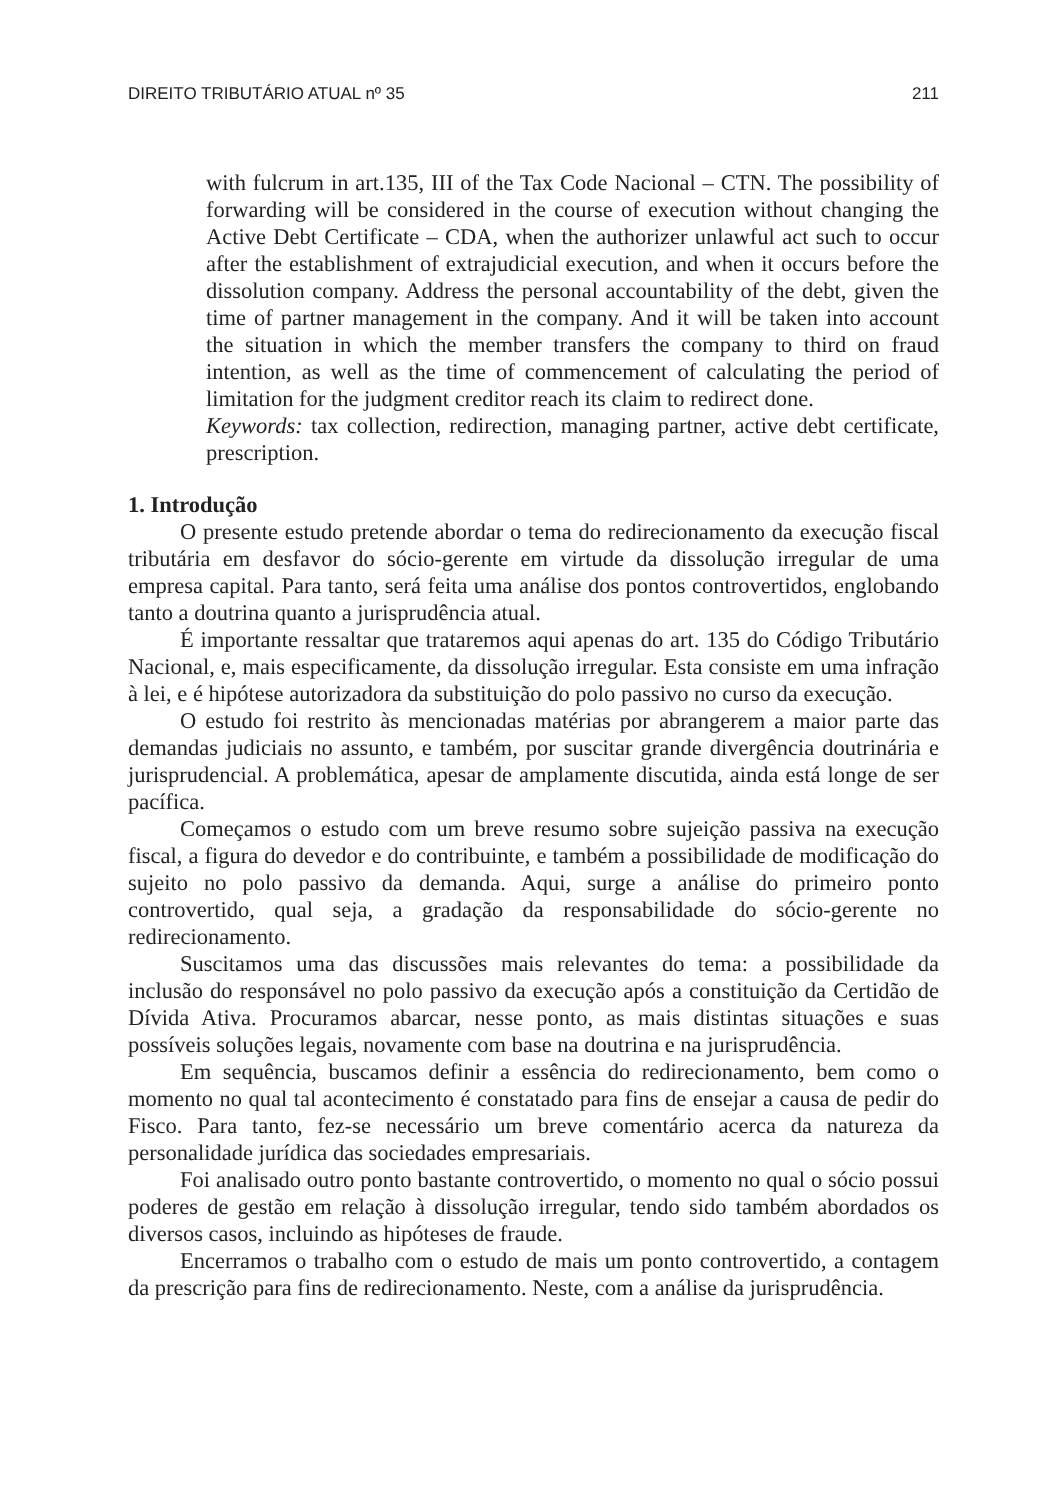DIREITO TRIBUTÁRIO ATUAL nº 35 211
with fulcrum in art.135, III of the Tax Code Nacional – CTN. The possibility of forwarding will be considered in the course of execution without changing the Active Debt Certificate – CDA, when the authorizer unlawful act such to occur after the establishment of extrajudicial execution, and when it occurs before the dissolution company. Address the personal accountability of the debt, given the time of partner management in the company. And it will be taken into account the situation in which the member transfers the company to third on fraud intention, as well as the time of commencement of calculating the period of limitation for the judgment creditor reach its claim to redirect done.
Keywords: tax collection, redirection, managing partner, active debt certificate, prescription.
1. Introdução
O presente estudo pretende abordar o tema do redirecionamento da execução fiscal tributária em desfavor do sócio-gerente em virtude da dissolução irregular de uma empresa capital. Para tanto, será feita uma análise dos pontos controvertidos, englobando tanto a doutrina quanto a jurisprudência atual.
É importante ressaltar que trataremos aqui apenas do art. 135 do Código Tributário Nacional, e, mais especificamente, da dissolução irregular. Esta consiste em uma infração à lei, e é hipótese autorizadora da substituição do polo passivo no curso da execução.
O estudo foi restrito às mencionadas matérias por abrangerem a maior parte das demandas judiciais no assunto, e também, por suscitar grande divergência doutrinária e jurisprudencial. A problemática, apesar de amplamente discutida, ainda está longe de ser pacífica.
Começamos o estudo com um breve resumo sobre sujeição passiva na execução fiscal, a figura do devedor e do contribuinte, e também a possibilidade de modificação do sujeito no polo passivo da demanda. Aqui, surge a análise do primeiro ponto controvertido, qual seja, a gradação da responsabilidade do sócio-gerente no redirecionamento.
Suscitamos uma das discussões mais relevantes do tema: a possibilidade da inclusão do responsável no polo passivo da execução após a constituição da Certidão de Dívida Ativa. Procuramos abarcar, nesse ponto, as mais distintas situações e suas possíveis soluções legais, novamente com base na doutrina e na jurisprudência.
Em sequência, buscamos definir a essência do redirecionamento, bem como o momento no qual tal acontecimento é constatado para fins de ensejar a causa de pedir do Fisco. Para tanto, fez-se necessário um breve comentário acerca da natureza da personalidade jurídica das sociedades empresariais.
Foi analisado outro ponto bastante controvertido, o momento no qual o sócio possui poderes de gestão em relação à dissolução irregular, tendo sido também abordados os diversos casos, incluindo as hipóteses de fraude.
Encerramos o trabalho com o estudo de mais um ponto controvertido, a contagem da prescrição para fins de redirecionamento. Neste, com a análise da jurisprudência.